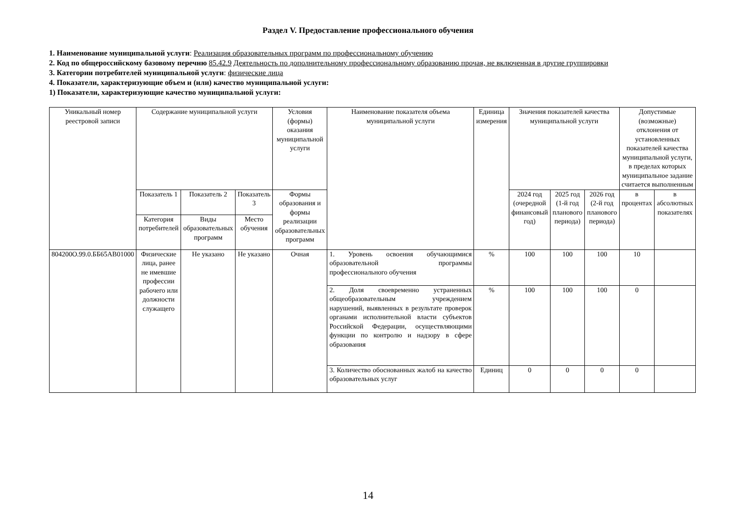Раздел V. Предоставление профессионального обучения
1. Наименование муниципальной услуги: Реализация образовательных программ по профессиональному обучению
2. Код по общероссийскому базовому перечню 85.42.9 Деятельность по дополнительному профессиональному образованию прочая, не включенная в другие группировки
3. Категории потребителей муниципальной услуги: физические лица
4. Показатели, характеризующие объем и (или) качество муниципальной услуги:
1) Показатели, характеризующие качество муниципальной услуги:
| Уникальный номер реестровой записи | Содержание муниципальной услуги | | | Условия (формы) оказания муниципальной услуги | Наименование показателя объема муниципальной услуги | Единица измерения | Значения показателей качества муниципальной услуги | | | Допустимые (возможные) отклонения от установленных показателей качества муниципальной услуги, в пределах которых муниципальное задание считается выполненным | |
| --- | --- | --- | --- | --- | --- | --- | --- | --- | --- | --- | --- |
| | Показатель 1 | Показатель 2 | Показатель 3 | Формы образования и формы реализации образовательных программ | | | 2024 год (очередной финансовый год) | 2025 год (1-й год планового периода) | 2026 год (2-й год планового периода) | в процентах | в абсолютных показателях |
| | Категория потребителей | Виды образовательных программ | Место обучения | | | | | | | | |
| 804200О.99.0.ББ65АВ01000 | Физические лица, ранее не имевшие профессии рабочего или должности служащего | Не указано | Не указано | Очная | 1. Уровень освоения обучающимися образовательной программы профессионального обучения | % | 100 | 100 | 100 | 10 | |
| | | | | | 2. Доля своевременно устраненных общеобразовательным учреждением нарушений, выявленных в результате проверок органами исполнительной власти субъектов Российской Федерации, осуществляющими функции по контролю и надзору в сфере образования | % | 100 | 100 | 100 | 0 | |
| | | | | | 3. Количество обоснованных жалоб на качество образовательных услуг | Единиц | 0 | 0 | 0 | 0 | |
14